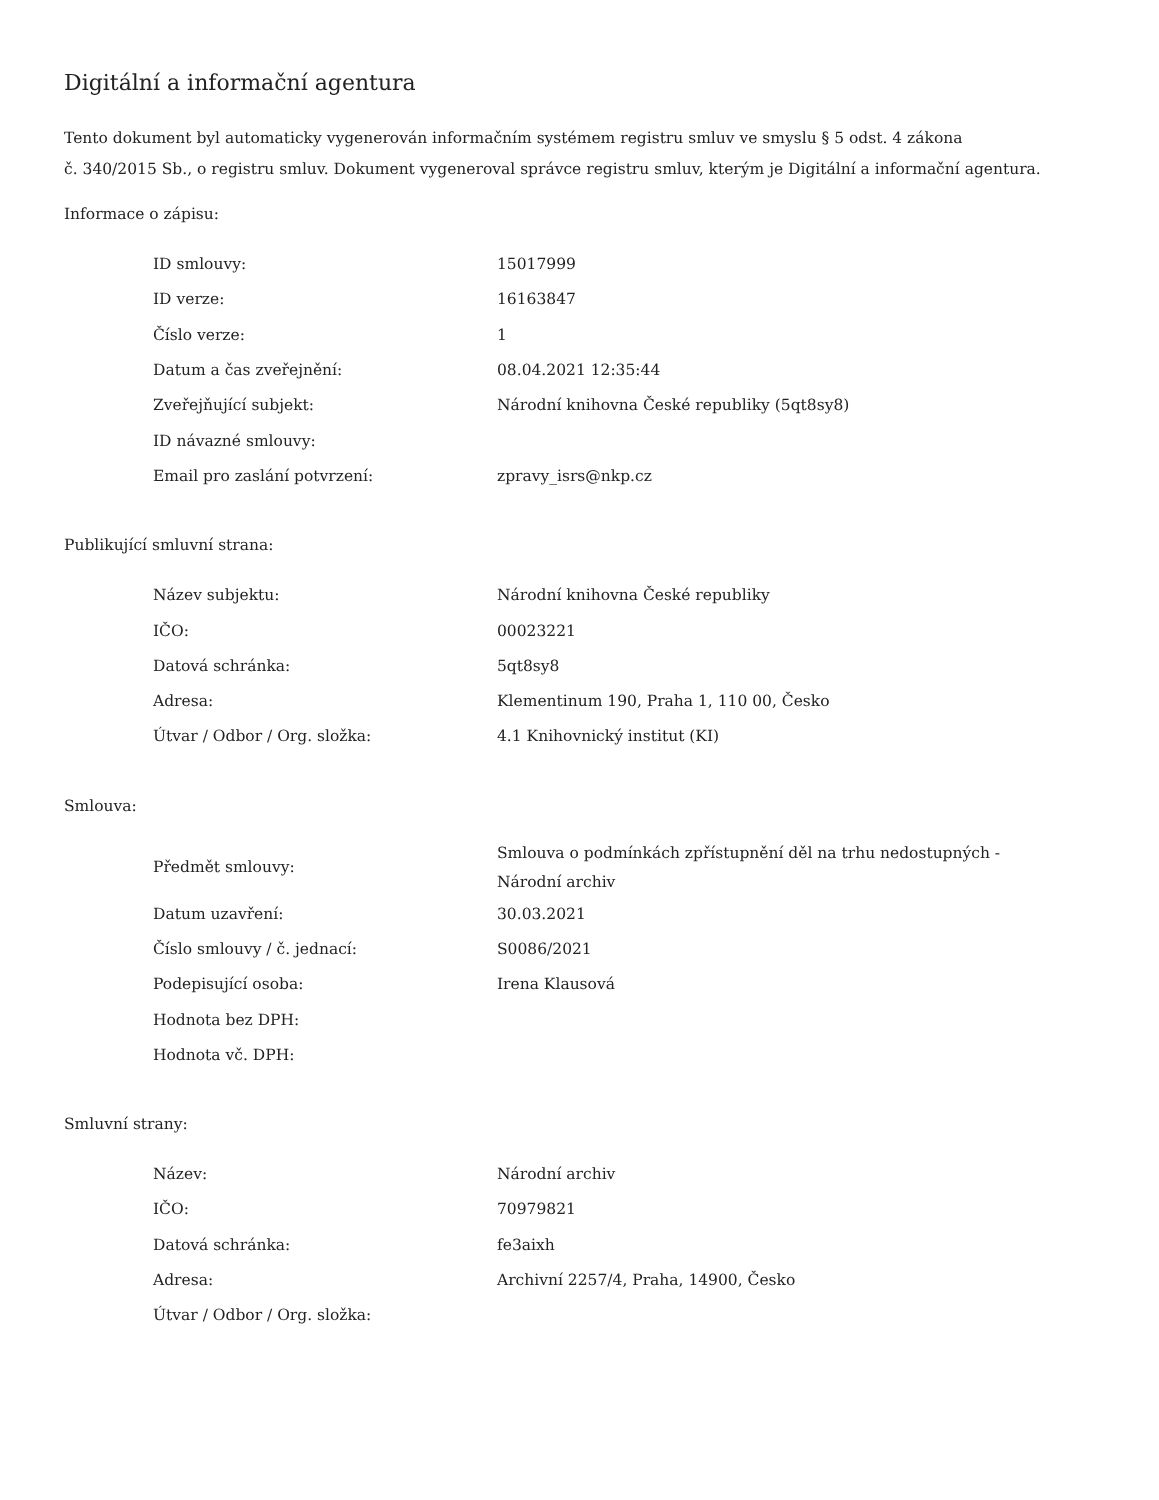Digitální a informační agentura
Tento dokument byl automaticky vygenerován informačním systémem registru smluv ve smyslu § 5 odst. 4 zákona
č. 340/2015 Sb., o registru smluv. Dokument vygeneroval správce registru smluv, kterým je Digitální a informační agentura.
Informace o zápisu:
| ID smlouvy: | 15017999 |
| ID verze: | 16163847 |
| Číslo verze: | 1 |
| Datum a čas zveřejnění: | 08.04.2021 12:35:44 |
| Zveřejňující subjekt: | Národní knihovna České republiky (5qt8sy8) |
| ID návazné smlouvy: | |
| Email pro zaslání potvrzení: | zpravy_isrs@nkp.cz |
Publikující smluvní strana:
| Název subjektu: | Národní knihovna České republiky |
| IČO: | 00023221 |
| Datová schránka: | 5qt8sy8 |
| Adresa: | Klementinum 190, Praha 1, 110 00, Česko |
| Útvar / Odbor / Org. složka: | 4.1 Knihovnický institut (KI) |
Smlouva:
| Předmět smlouvy: | Smlouva o podmínkách zpřístupnění děl na trhu nedostupných - Národní archiv |
| Datum uzavření: | 30.03.2021 |
| Číslo smlouvy / č. jednací: | S0086/2021 |
| Podepisující osoba: | Irena Klausová |
| Hodnota bez DPH: | |
| Hodnota vč. DPH: | |
Smluvní strany:
| Název: | Národní archiv |
| IČO: | 70979821 |
| Datová schránka: | fe3aixh |
| Adresa: | Archivní 2257/4, Praha, 14900, Česko |
| Útvar / Odbor / Org. složka: | |